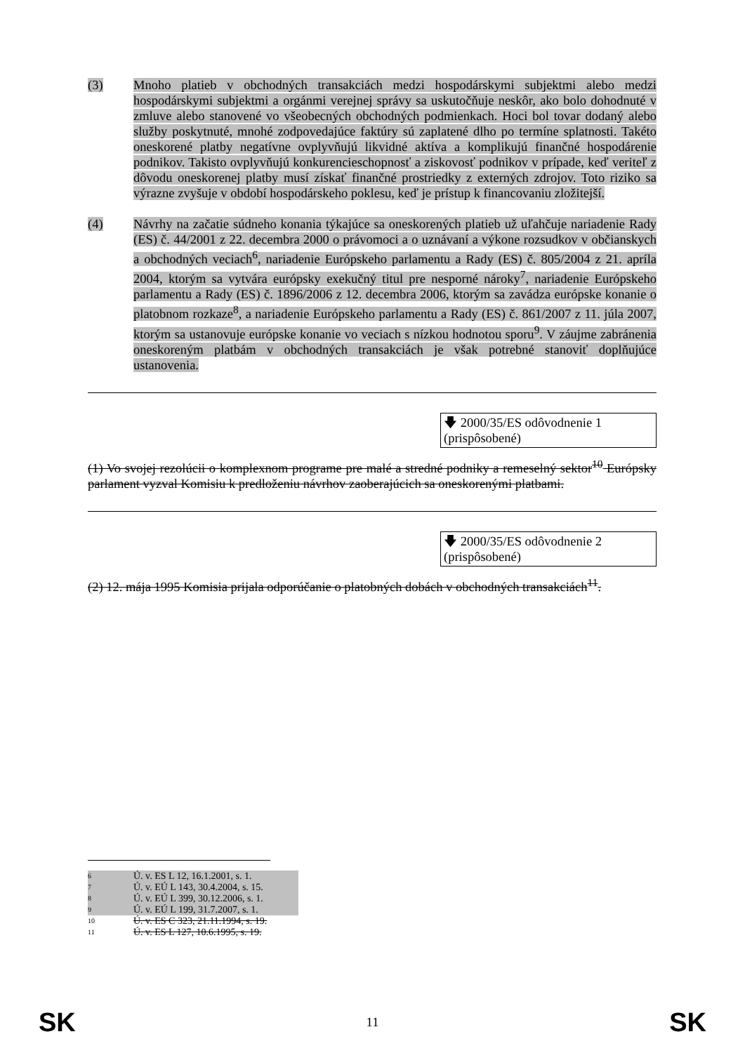(3) Mnoho platieb v obchodných transakciách medzi hospodárskymi subjektmi alebo medzi hospodárskymi subjektmi a orgánmi verejnej správy sa uskutočňuje neskôr, ako bolo dohodnuté v zmluve alebo stanovené vo všeobecných obchodných podmienkach. Hoci bol tovar dodaný alebo služby poskytnuté, mnohé zodpovedajúce faktúry sú zaplatené dlho po termíne splatnosti. Takéto oneskorené platby negatívne ovplyvňujú likvidné aktíva a komplikujú finančné hospodárenie podnikov. Takisto ovplyvňujú konkurencieschopnosť a ziskovosť podnikov v prípade, keď veriteľ z dôvodu oneskorenej platby musí získať finančné prostriedky z externých zdrojov. Toto riziko sa výrazne zvyšuje v období hospodárskeho poklesu, keď je prístup k financovaniu zložitejší.
(4) Návrhy na začatie súdneho konania týkajúce sa oneskorených platieb už uľahčuje nariadenie Rady (ES) č. 44/2001 z 22. decembra 2000 o právomoci a o uznávaní a výkone rozsudkov v občianskych a obchodných veciach<sup>6</sup>, nariadenie Európskeho parlamentu a Rady (ES) č. 805/2004 z 21. apríla 2004, ktorým sa vytvára európsky exekučný titul pre nesporné nároky<sup>7</sup>, nariadenie Európskeho parlamentu a Rady (ES) č. 1896/2006 z 12. decembra 2006, ktorým sa zavádza európske konanie o platobnom rozkaze<sup>8</sup>, a nariadenie Európskeho parlamentu a Rady (ES) č. 861/2007 z 11. júla 2007, ktorým sa ustanovuje európske konanie vo veciach s nízkou hodnotou sporu<sup>9</sup>. V záujme zabránenia oneskoreným platbám v obchodných transakciách je však potrebné stanoviť doplňujúce ustanovenia.
🡇 2000/35/ES odôvodnenie 1 (prispôsobené)
(1) Vo svojej rezolúcii o komplexnom programe pre malé a stredné podniky a remeselný sektor<sup>10</sup> Európsky parlament vyzval Komisiu k predloženiu návrhov zaoberajúcich sa oneskorenými platbami.
🡇 2000/35/ES odôvodnenie 2 (prispôsobené)
(2) 12. mája 1995 Komisia prijala odporúčanie o platobných dobách v obchodných transakciách<sup>11</sup>.
6 Ú. v. ES L 12, 16.1.2001, s. 1.
7 Ú. v. EÚ L 143, 30.4.2004, s. 15.
8 Ú. v. EÚ L 399, 30.12.2006, s. 1.
9 Ú. v. EÚ L 199, 31.7.2007, s. 1.
10 Ú. v. ES C 323, 21.11.1994, s. 19.
11 Ú. v. ES L 127, 10.6.1995, s. 19.
SK 11 SK